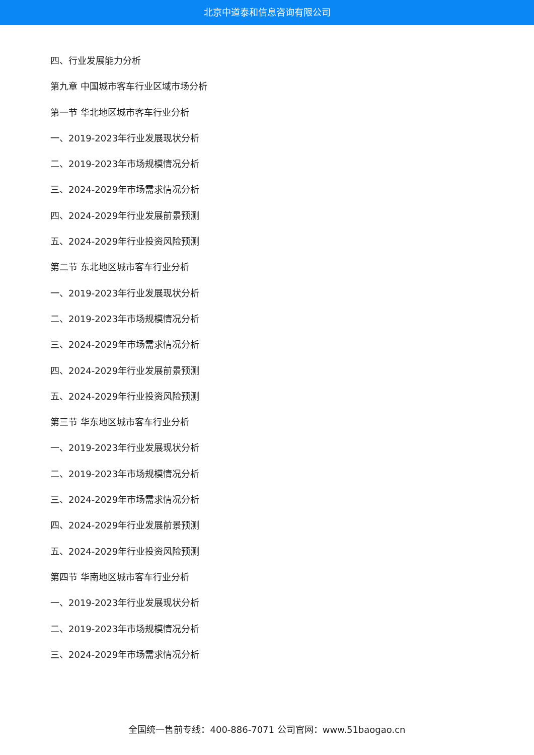北京中道泰和信息咨询有限公司
四、行业发展能力分析
第九章 中国城市客车行业区域市场分析
第一节 华北地区城市客车行业分析
一、2019-2023年行业发展现状分析
二、2019-2023年市场规模情况分析
三、2024-2029年市场需求情况分析
四、2024-2029年行业发展前景预测
五、2024-2029年行业投资风险预测
第二节 东北地区城市客车行业分析
一、2019-2023年行业发展现状分析
二、2019-2023年市场规模情况分析
三、2024-2029年市场需求情况分析
四、2024-2029年行业发展前景预测
五、2024-2029年行业投资风险预测
第三节 华东地区城市客车行业分析
一、2019-2023年行业发展现状分析
二、2019-2023年市场规模情况分析
三、2024-2029年市场需求情况分析
四、2024-2029年行业发展前景预测
五、2024-2029年行业投资风险预测
第四节 华南地区城市客车行业分析
一、2019-2023年行业发展现状分析
二、2019-2023年市场规模情况分析
三、2024-2029年市场需求情况分析
全国统一售前专线：400-886-7071 公司官网：www.51baogao.cn